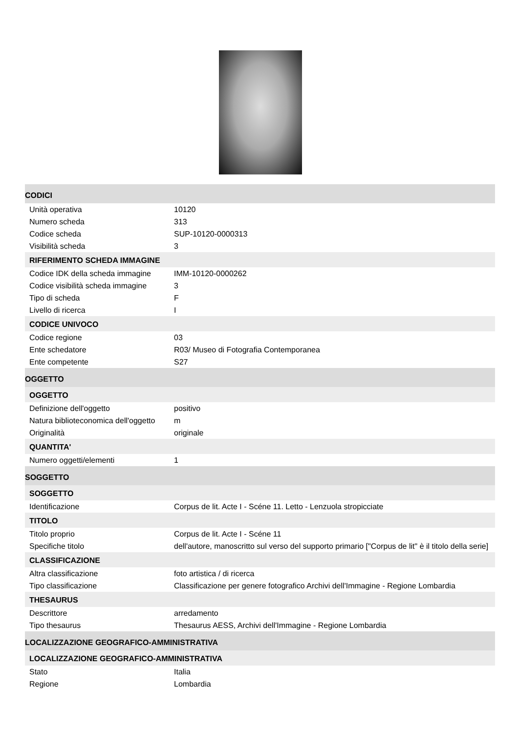| CODICI | |
| Unità operativa | 10120 |
| Numero scheda | 313 |
| Codice scheda | SUP-10120-0000313 |
| Visibilità scheda | 3 |
| RIFERIMENTO SCHEDA IMMAGINE | |
| Codice IDK della scheda immagine | IMM-10120-0000262 |
| Codice visibilità scheda immagine | 3 |
| Tipo di scheda | F |
| Livello di ricerca | I |
| CODICE UNIVOCO | |
| Codice regione | 03 |
| Ente schedatore | R03/ Museo di Fotografia Contemporanea |
| Ente competente | S27 |
| OGGETTO | |
| OGGETTO | |
| Definizione dell'oggetto | positivo |
| Natura biblioteconomica dell'oggetto | m |
| Originalità | originale |
| QUANTITA' | |
| Numero oggetti/elementi | 1 |
| SOGGETTO | |
| SOGGETTO | |
| Identificazione | Corpus de lit. Acte I - Scéne 11. Letto - Lenzuola stropicciate |
| TITOLO | |
| Titolo proprio | Corpus de lit. Acte I - Scéne 11 |
| Specifiche titolo | dell'autore, manoscritto sul verso del supporto primario ["Corpus de lit" è il titolo della serie] |
| CLASSIFICAZIONE | |
| Altra classificazione | foto artistica / di ricerca |
| Tipo classificazione | Classificazione per genere fotografico Archivi dell'Immagine - Regione Lombardia |
| THESAURUS | |
| Descrittore | arredamento |
| Tipo thesaurus | Thesaurus AESS, Archivi dell'Immagine - Regione Lombardia |
| LOCALIZZAZIONE GEOGRAFICO-AMMINISTRATIVA | |
| LOCALIZZAZIONE GEOGRAFICO-AMMINISTRATIVA | |
| Stato | Italia |
| Regione | Lombardia |